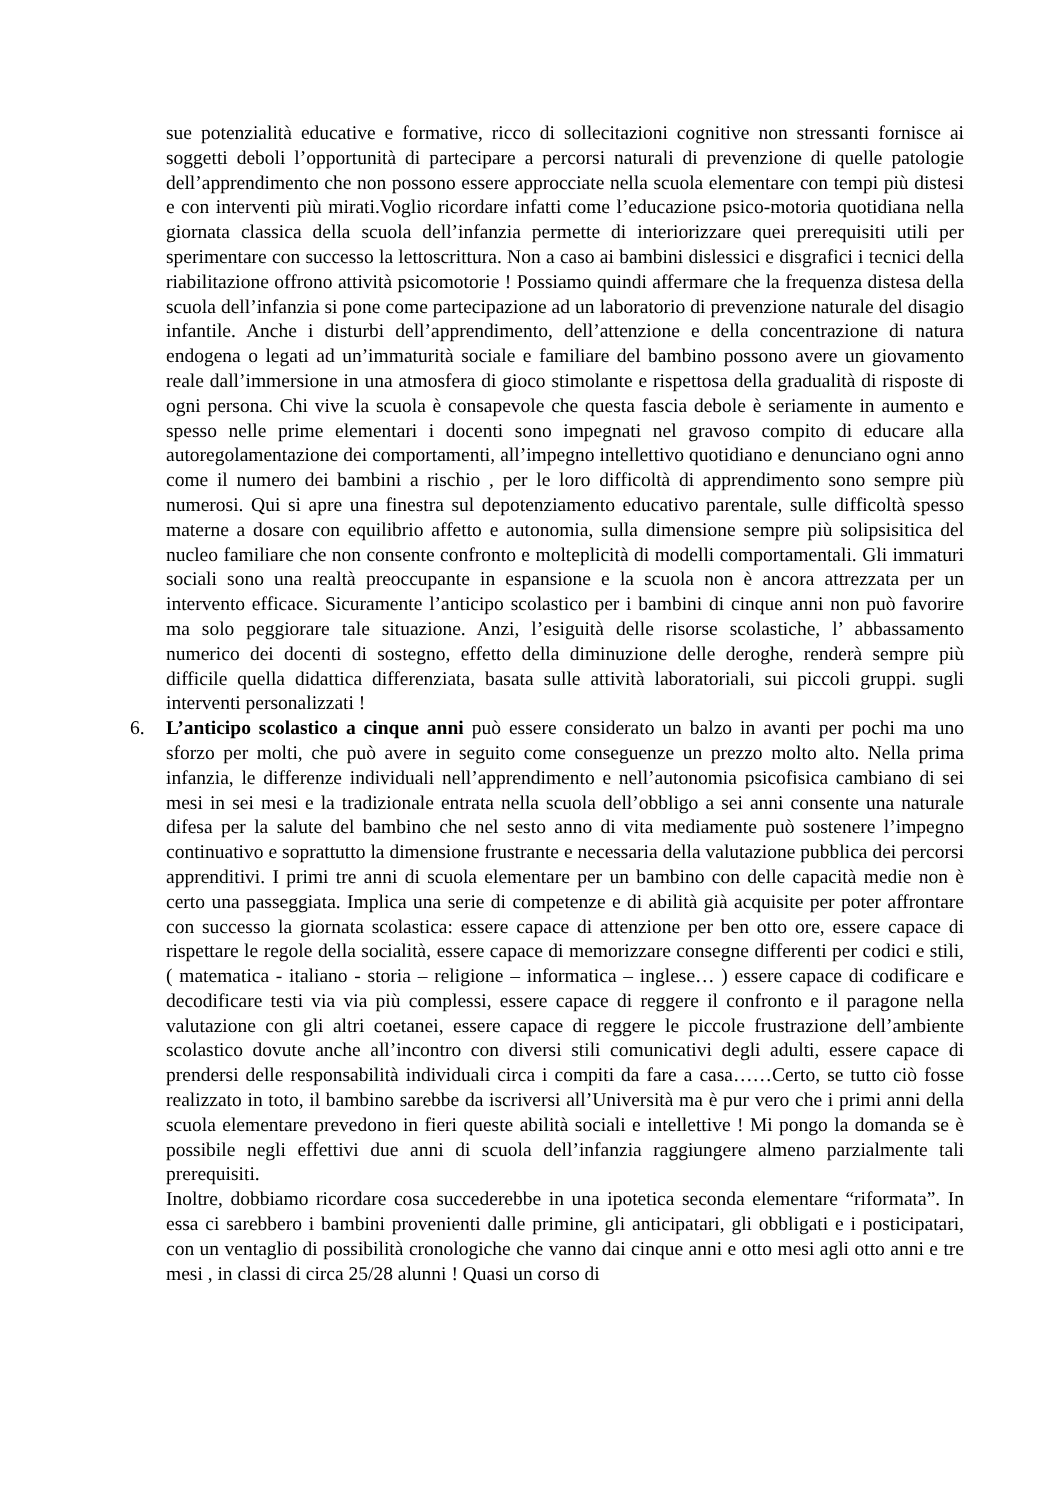sue potenzialità educative e formative, ricco di sollecitazioni cognitive non stressanti fornisce ai soggetti deboli l’opportunità di partecipare a percorsi naturali di prevenzione di quelle patologie dell’apprendimento che non possono essere approcciate nella scuola elementare con tempi più distesi e con interventi più mirati.Voglio ricordare infatti come l’educazione psico-motoria quotidiana nella giornata classica della scuola dell’infanzia permette di interiorizzare quei prerequisiti utili per sperimentare con successo la lettoscrittura. Non a caso ai bambini dislessici e disgrafici i tecnici della riabilitazione offrono attività psicomotorie ! Possiamo quindi affermare che la frequenza distesa della scuola dell’infanzia si pone come partecipazione ad un laboratorio di prevenzione naturale del disagio infantile. Anche i disturbi dell’apprendimento, dell’attenzione e della concentrazione di natura endogena o legati ad un’immaturità sociale e familiare del bambino possono avere un giovamento reale dall’immersione in una atmosfera di gioco stimolante e rispettosa della gradualità di risposte di ogni persona. Chi vive la scuola è consapevole che questa fascia debole è seriamente in aumento e spesso nelle prime elementari i docenti sono impegnati nel gravoso compito di educare alla autoregolamentazione dei comportamenti, all’impegno intellettivo quotidiano e denunciano ogni anno come il numero dei bambini a rischio , per le loro difficoltà di apprendimento sono sempre più numerosi. Qui si apre una finestra sul depotenziamento educativo parentale, sulle difficoltà spesso materne a dosare con equilibrio affetto e autonomia, sulla dimensione sempre più solipsisitica del nucleo familiare che non consente confronto e molteplicità di modelli comportamentali. Gli immaturi sociali sono una realtà preoccupante in espansione e la scuola non è ancora attrezzata per un intervento efficace. Sicuramente l’anticipo scolastico per i bambini di cinque anni non può favorire ma solo peggiorare tale situazione. Anzi, l’esiguità delle risorse scolastiche, l’ abbassamento numerico dei docenti di sostegno, effetto della diminuzione delle deroghe, renderà sempre più difficile quella didattica differenziata, basata sulle attività laboratoriali, sui piccoli gruppi. sugli interventi personalizzati !
6. L’anticipo scolastico a cinque anni può essere considerato un balzo in avanti per pochi ma uno sforzo per molti, che può avere in seguito come conseguenze un prezzo molto alto. Nella prima infanzia, le differenze individuali nell’apprendimento e nell’autonomia psicofisica cambiano di sei mesi in sei mesi e la tradizionale entrata nella scuola dell’obbligo a sei anni consente una naturale difesa per la salute del bambino che nel sesto anno di vita mediamente può sostenere l’impegno continuativo e soprattutto la dimensione frustrante e necessaria della valutazione pubblica dei percorsi apprenditivi. I primi tre anni di scuola elementare per un bambino con delle capacità medie non è certo una passeggiata. Implica una serie di competenze e di abilità già acquisite per poter affrontare con successo la giornata scolastica: essere capace di attenzione per ben otto ore, essere capace di rispettare le regole della socialità, essere capace di memorizzare consegne differenti per codici e stili, ( matematica - italiano - storia – religione – informatica – inglese… ) essere capace di codificare e decodificare testi via via più complessi, essere capace di reggere il confronto e il paragone nella valutazione con gli altri coetanei, essere capace di reggere le piccole frustrazione dell’ambiente scolastico dovute anche all’incontro con diversi stili comunicativi degli adulti, essere capace di prendersi delle responsabilità individuali circa i compiti da fare a casa……Certo, se tutto ciò fosse realizzato in toto, il bambino sarebbe da iscriversi all’Università ma è pur vero che i primi anni della scuola elementare prevedono in fieri queste abilità sociali e intellettive ! Mi pongo la domanda se è possibile negli effettivi due anni di scuola dell’infanzia raggiungere almeno parzialmente tali prerequisiti.
Inoltre, dobbiamo ricordare cosa succederebbe in una ipotetica seconda elementare “riformata”. In essa ci sarebbero i bambini provenienti dalle primine, gli anticipatari, gli obbligati e i posticipatari, con un ventaglio di possibilità cronologiche che vanno dai cinque anni e otto mesi agli otto anni e tre mesi , in classi di circa 25/28 alunni ! Quasi un corso di